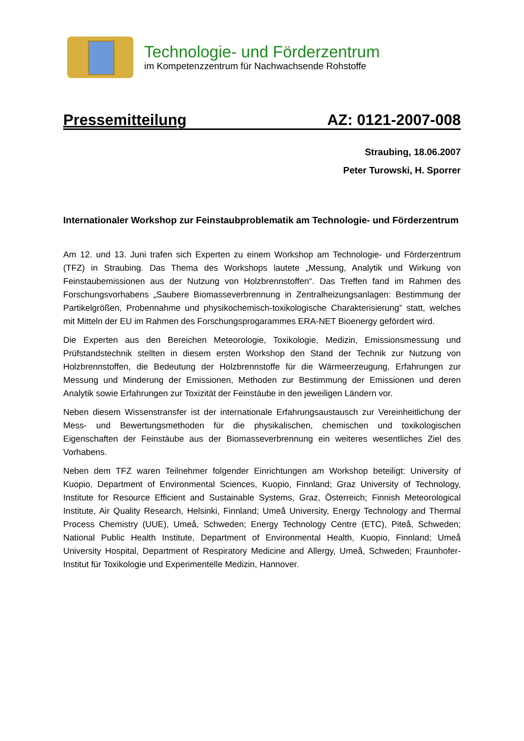Technologie- und Förderzentrum
im Kompetenzzentrum für Nachwachsende Rohstoffe
Pressemitteilung AZ: 0121-2007-008
Straubing, 18.06.2007
Peter Turowski, H. Sporrer
Internationaler Workshop zur Feinstaubproblematik am Technologie- und Förderzentrum
Am 12. und 13. Juni trafen sich Experten zu einem Workshop am Technologie- und Förderzentrum (TFZ) in Straubing. Das Thema des Workshops lautete „Messung, Analytik und Wirkung von Feinstaubemissionen aus der Nutzung von Holzbrennstoffen“. Das Treffen fand im Rahmen des Forschungsvorhabens „Saubere Biomasseverbrennung in Zentralheizungsanlagen: Bestimmung der Partikelgrößen, Probennahme und physikochemisch-toxikologische Charakterisierung” statt, welches mit Mitteln der EU im Rahmen des Forschungsprogarammes ERA-NET Bioenergy gefördert wird.
Die Experten aus den Bereichen Meteorologie, Toxikologie, Medizin, Emissionsmessung und Prüfstandstechnik stellten in diesem ersten Workshop den Stand der Technik zur Nutzung von Holzbrennstoffen, die Bedeutung der Holzbrennstoffe für die Wärmeerzeugung, Erfahrungen zur Messung und Minderung der Emissionen, Methoden zur Bestimmung der Emissionen und deren Analytik sowie Erfahrungen zur Toxizität der Feinstäube in den jeweiligen Ländern vor.
Neben diesem Wissenstransfer ist der internationale Erfahrungsaustausch zur Vereinheitlichung der Mess- und Bewertungsmethoden für die physikalischen, chemischen und toxikologischen Eigenschaften der Feinstäube aus der Biomasseverbrennung ein weiteres wesentliches Ziel des Vorhabens.
Neben dem TFZ waren Teilnehmer folgender Einrichtungen am Workshop beteiligt: University of Kuopio, Department of Environmental Sciences, Kuopio, Finnland; Graz University of Technology, Institute for Resource Efficient and Sustainable Systems, Graz, Österreich; Finnish Meteorological Institute, Air Quality Research, Helsinki, Finnland; Umeå University, Energy Technology and Thermal Process Chemistry (UUE), Umeå, Schweden; Energy Technology Centre (ETC), Piteå, Schweden; National Public Health Institute, Department of Environmental Health, Kuopio, Finnland; Umeå University Hospital, Department of Respiratory Medicine and Allergy, Umeå, Schweden; Fraunhofer-Institut für Toxikologie und Experimentelle Medizin, Hannover.